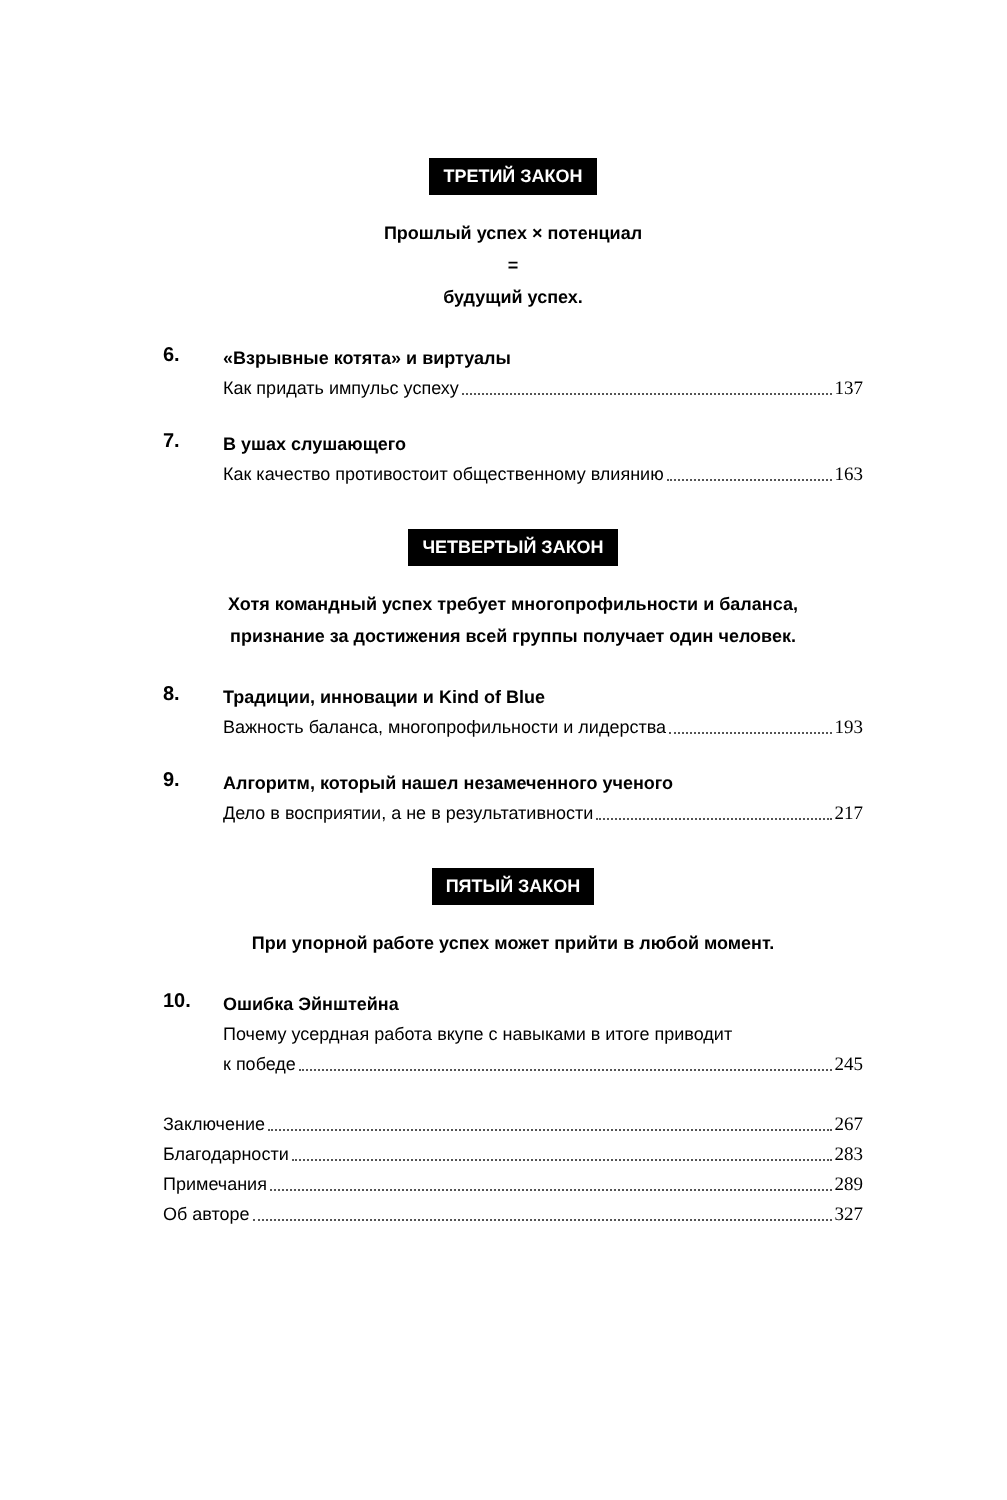ТРЕТИЙ ЗАКОН
Прошлый успех × потенциал
=
будущий успех.
6.
«Взрывные котята» и виртуалы
Как придать импульс успеху 137
7.
В ушах слушающего
Как качество противостоит общественному влиянию 163
ЧЕТВЕРТЫЙ ЗАКОН
Хотя командный успех требует многопрофильности и баланса,
признание за достижения всей группы получает один человек.
8.
Традиции, инновации и Kind of Blue
Важность баланса, многопрофильности и лидерства 193
9.
Алгоритм, который нашел незамеченного ученого
Дело в восприятии, а не в результативности 217
ПЯТЫЙ ЗАКОН
При упорной работе успех может прийти в любой момент.
10.
Ошибка Эйнштейна
Почему усердная работа вкупе с навыками в итоге приводит
к победе 245
Заключение 267
Благодарности 283
Примечания 289
Об авторе 327